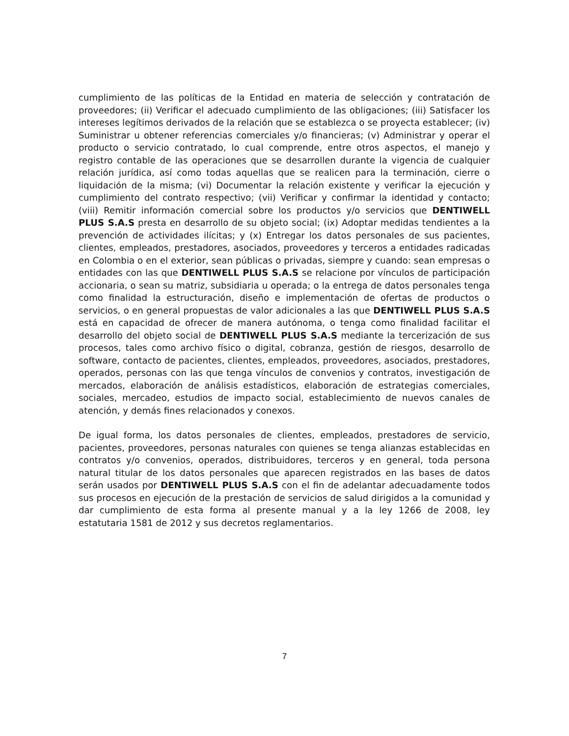cumplimiento de las políticas de la Entidad en materia de selección y contratación de proveedores; (ii) Verificar el adecuado cumplimiento de las obligaciones; (iii) Satisfacer los intereses legítimos derivados de la relación que se establezca o se proyecta establecer; (iv) Suministrar u obtener referencias comerciales y/o financieras; (v) Administrar y operar el producto o servicio contratado, lo cual comprende, entre otros aspectos, el manejo y registro contable de las operaciones que se desarrollen durante la vigencia de cualquier relación jurídica, así como todas aquellas que se realicen para la terminación, cierre o liquidación de la misma; (vi) Documentar la relación existente y verificar la ejecución y cumplimiento del contrato respectivo; (vii) Verificar y confirmar la identidad y contacto; (viii) Remitir información comercial sobre los productos y/o servicios que DENTIWELL PLUS S.A.S presta en desarrollo de su objeto social; (ix) Adoptar medidas tendientes a la prevención de actividades ilícitas; y (x) Entregar los datos personales de sus pacientes, clientes, empleados, prestadores, asociados, proveedores y terceros a entidades radicadas en Colombia o en el exterior, sean públicas o privadas, siempre y cuando: sean empresas o entidades con las que DENTIWELL PLUS S.A.S se relacione por vínculos de participación accionaria, o sean su matriz, subsidiaria u operada; o la entrega de datos personales tenga como finalidad la estructuración, diseño e implementación de ofertas de productos o servicios, o en general propuestas de valor adicionales a las que DENTIWELL PLUS S.A.S está en capacidad de ofrecer de manera autónoma, o tenga como finalidad facilitar el desarrollo del objeto social de DENTIWELL PLUS S.A.S mediante la tercerización de sus procesos, tales como archivo físico o digital, cobranza, gestión de riesgos, desarrollo de software, contacto de pacientes, clientes, empleados, proveedores, asociados, prestadores, operados, personas con las que tenga vínculos de convenios y contratos, investigación de mercados, elaboración de análisis estadísticos, elaboración de estrategias comerciales, sociales, mercadeo, estudios de impacto social, establecimiento de nuevos canales de atención, y demás fines relacionados y conexos.
De igual forma, los datos personales de clientes, empleados, prestadores de servicio, pacientes, proveedores, personas naturales con quienes se tenga alianzas establecidas en contratos y/o convenios, operados, distribuidores, terceros y en general, toda persona natural titular de los datos personales que aparecen registrados en las bases de datos serán usados por DENTIWELL PLUS S.A.S con el fin de adelantar adecuadamente todos sus procesos en ejecución de la prestación de servicios de salud dirigidos a la comunidad y dar cumplimiento de esta forma al presente manual y a la ley 1266 de 2008, ley estatutaria 1581 de 2012 y sus decretos reglamentarios.
7